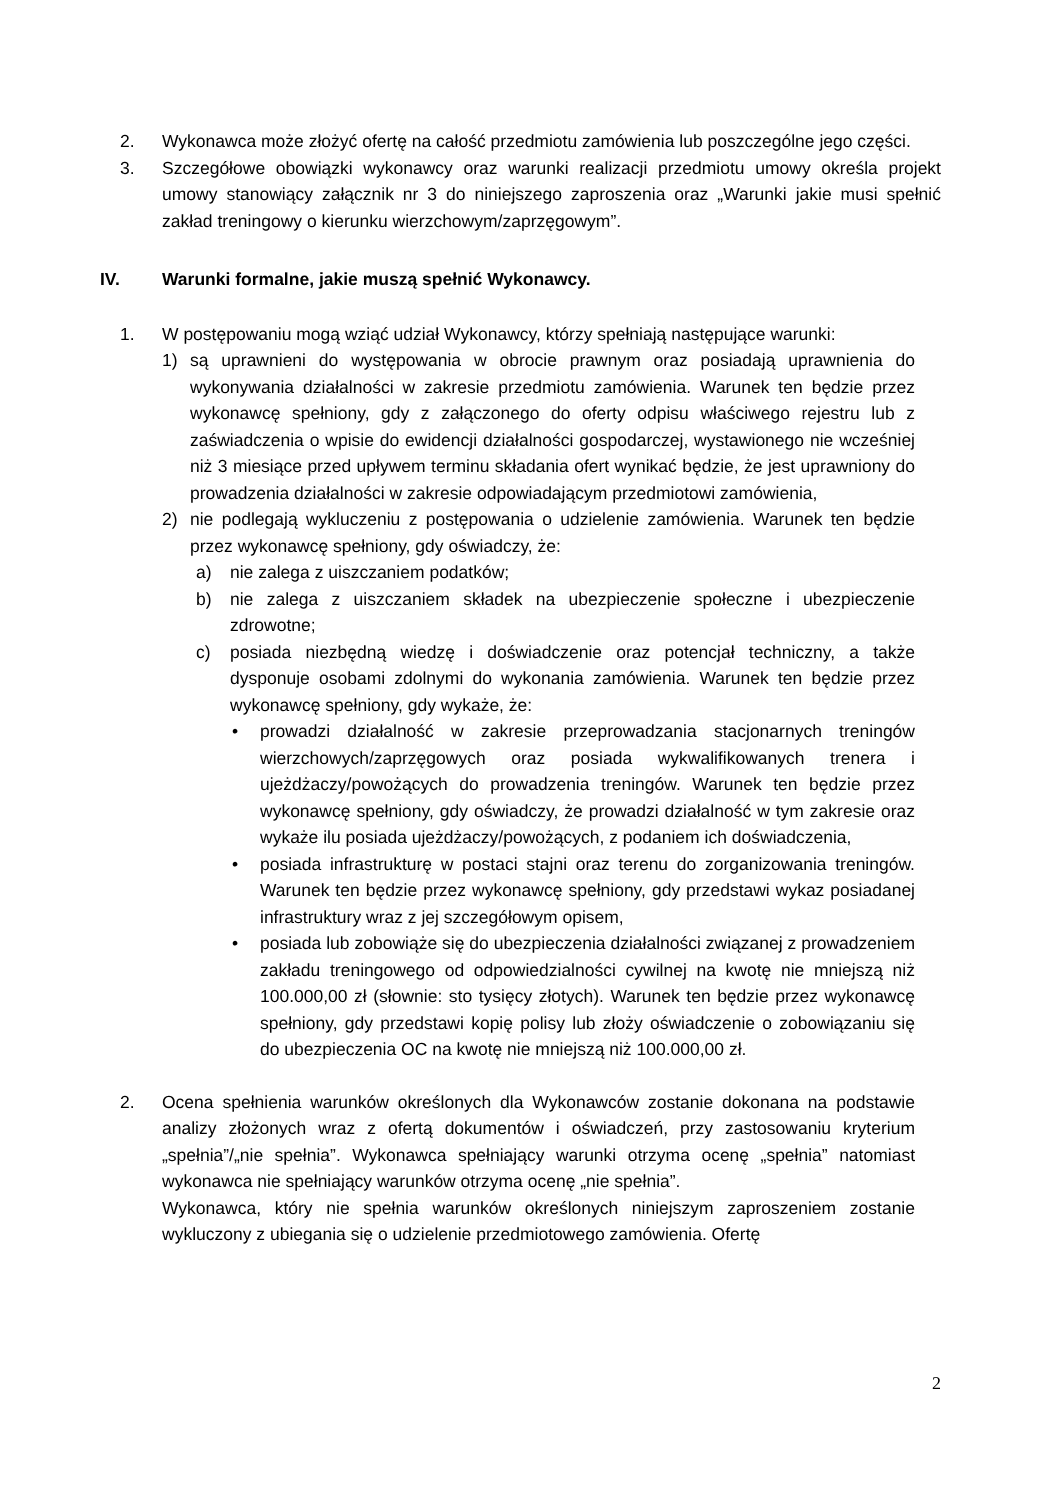2. Wykonawca może złożyć ofertę na całość przedmiotu zamówienia lub poszczególne jego części.
3. Szczegółowe obowiązki wykonawcy oraz warunki realizacji przedmiotu umowy określa projekt umowy stanowiący załącznik nr 3 do niniejszego zaproszenia oraz „Warunki jakie musi spełnić zakład treningowy o kierunku wierzchowym/zaprzęgowym”.
IV. Warunki formalne, jakie muszą spełnić Wykonawcy.
1. W postępowaniu mogą wziąć udział Wykonawcy, którzy spełniają następujące warunki:
1) są uprawnieni do występowania w obrocie prawnym oraz posiadają uprawnienia do wykonywania działalności w zakresie przedmiotu zamówienia. Warunek ten będzie przez wykonawcę spełniony, gdy z załączonego do oferty odpisu właściwego rejestru lub z zaświadczenia o wpisie do ewidencji działalności gospodarczej, wystawionego nie wcześniej niż 3 miesiące przed upływem terminu składania ofert wynikać będzie, że jest uprawniony do prowadzenia działalności w zakresie odpowiadającym przedmiotowi zamówienia,
2) nie podlegają wykluczeniu z postępowania o udzielenie zamówienia. Warunek ten będzie przez wykonawcę spełniony, gdy oświadczy, że:
a) nie zalega z uiszczaniem podatków;
b) nie zalega z uiszczaniem składek na ubezpieczenie społeczne i ubezpieczenie zdrowotne;
c) posiada niezbędną wiedzę i doświadczenie oraz potencjał techniczny, a także dysponuje osobami zdolnymi do wykonania zamówienia. Warunek ten będzie przez wykonawcę spełniony, gdy wykaże, że:
• prowadzi działalność w zakresie przeprowadzania stacjonarnych treningów wierzchowych/zaprzęgowych oraz posiada wykwalifikowanych trenera i ujeżdżaczy/powożących do prowadzenia treningów. Warunek ten będzie przez wykonawcę spełniony, gdy oświadczy, że prowadzi działalność w tym zakresie oraz wykaże ilu posiada ujeżdżaczy/powożących, z podaniem ich doświadczenia,
• posiada infrastrukturę w postaci stajni oraz terenu do zorganizowania treningów. Warunek ten będzie przez wykonawcę spełniony, gdy przedstawi wykaz posiadanej infrastruktury wraz z jej szczegółowym opisem,
• posiada lub zobowiąże się do ubezpieczenia działalności związanej z prowadzeniem zakładu treningowego od odpowiedzialności cywilnej na kwotę nie mniejszą niż 100.000,00 zł (słownie: sto tysięcy złotych). Warunek ten będzie przez wykonawcę spełniony, gdy przedstawi kopię polisy lub złoży oświadczenie o zobowiązaniu się do ubezpieczenia OC na kwotę nie mniejszą niż 100.000,00 zł.
2. Ocena spełnienia warunków określonych dla Wykonawców zostanie dokonana na podstawie analizy złożonych wraz z ofertą dokumentów i oświadczeń, przy zastosowaniu kryterium „spełnia”/„nie spełnia”. Wykonawca spełniający warunki otrzyma ocenę „spełnia” natomiast wykonawca nie spełniający warunków otrzyma ocenę „nie spełnia”.
Wykonawca, który nie spełnia warunków określonych niniejszym zaproszeniem zostanie wykluczony z ubiegania się o udzielenie przedmiotowego zamówienia. Ofertę
2